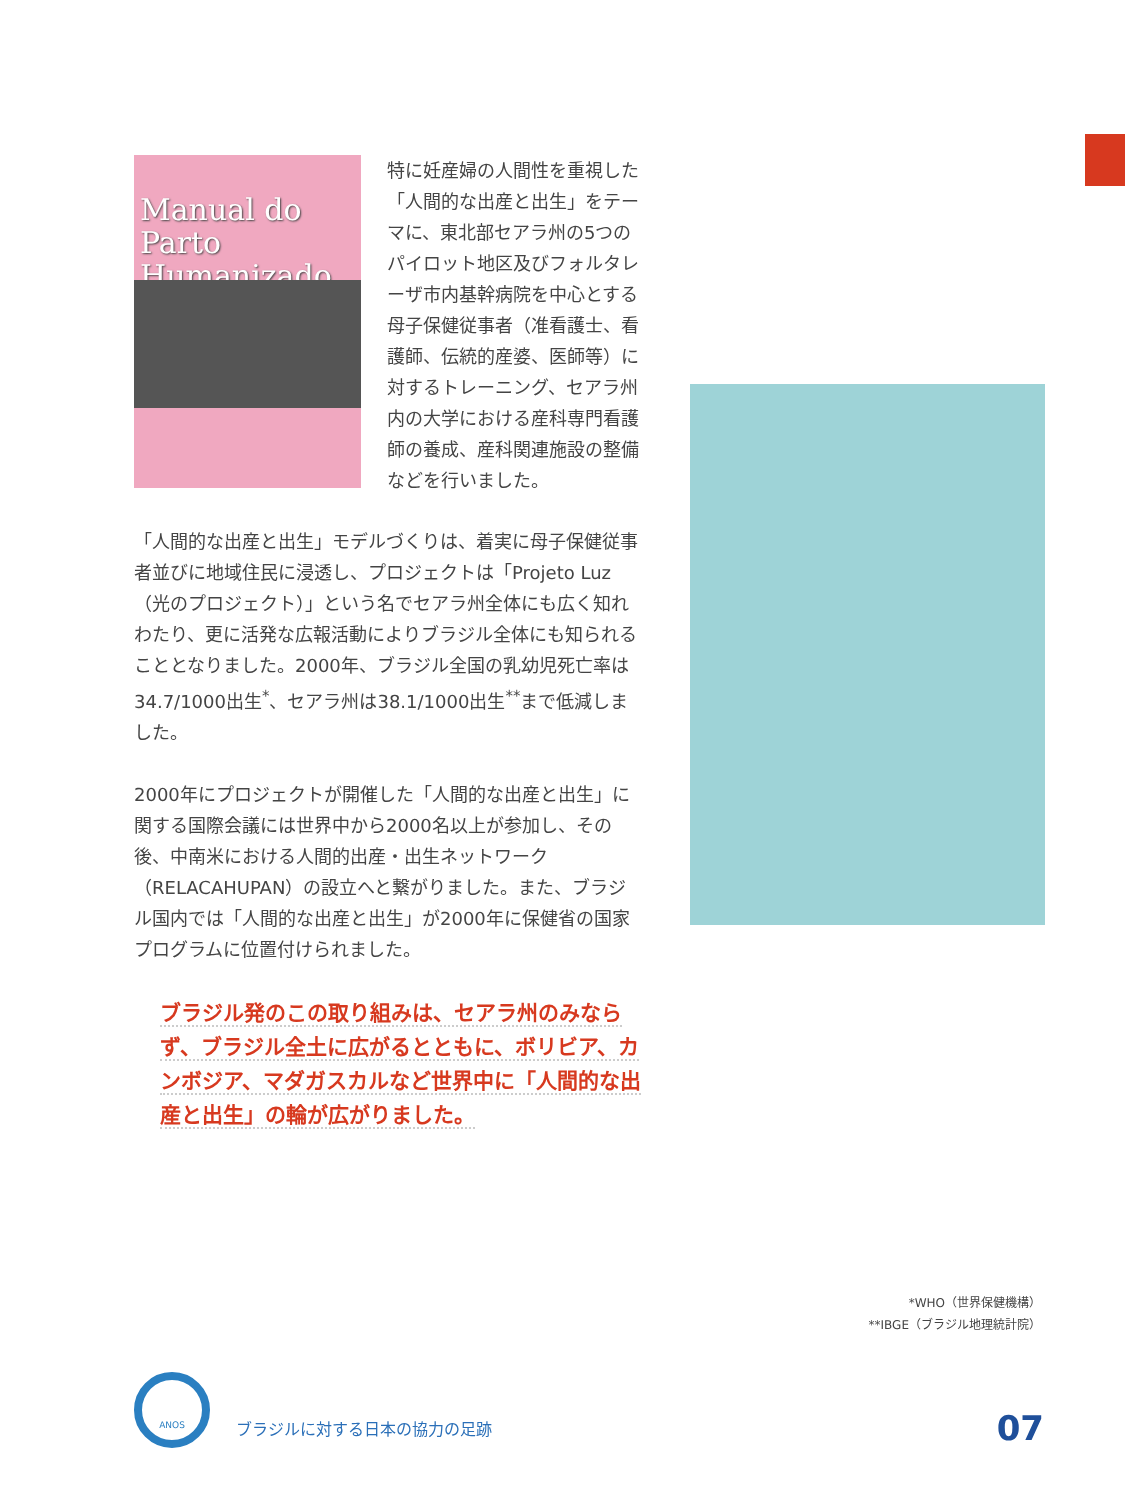Manual do Parto Humanizado
特に妊産婦の人間性を重視した「人間的な出産と出生」をテーマに、東北部セアラ州の5つのパイロット地区及びフォルタレーザ市内基幹病院を中心とする母子保健従事者（准看護士、看護師、伝統的産婆、医師等）に対するトレーニング、セアラ州内の大学における産科専門看護師の養成、産科関連施設の整備などを行いました。
「人間的な出産と出生」モデルづくりは、着実に母子保健従事者並びに地域住民に浸透し、プロジェクトは「Projeto Luz（光のプロジェクト）」という名でセアラ州全体にも広く知れわたり、更に活発な広報活動によりブラジル全体にも知られることとなりました。2000年、ブラジル全国の乳幼児死亡率は34.7/1000出生<sup>*</sup>、セアラ州は38.1/1000出生<sup>**</sup>まで低減しました。
2000年にプロジェクトが開催した「人間的な出産と出生」に関する国際会議には世界中から2000名以上が参加し、その後、中南米における人間的出産・出生ネットワーク（RELACAHUPAN）の設立へと繋がりました。また、ブラジル国内では「人間的な出産と出生」が2000年に保健省の国家プログラムに位置付けられました。
ブラジル発のこの取り組みは、セアラ州のみならず、ブラジル全土に広がるとともに、ボリビア、カンボジア、マダガスカルなど世界中に「人間的な出産と出生」の輪が広がりました。
*WHO（世界保健機構）
**IBGE（ブラジル地理統計院）
ANOS
ブラジルに対する日本の協力の足跡
07